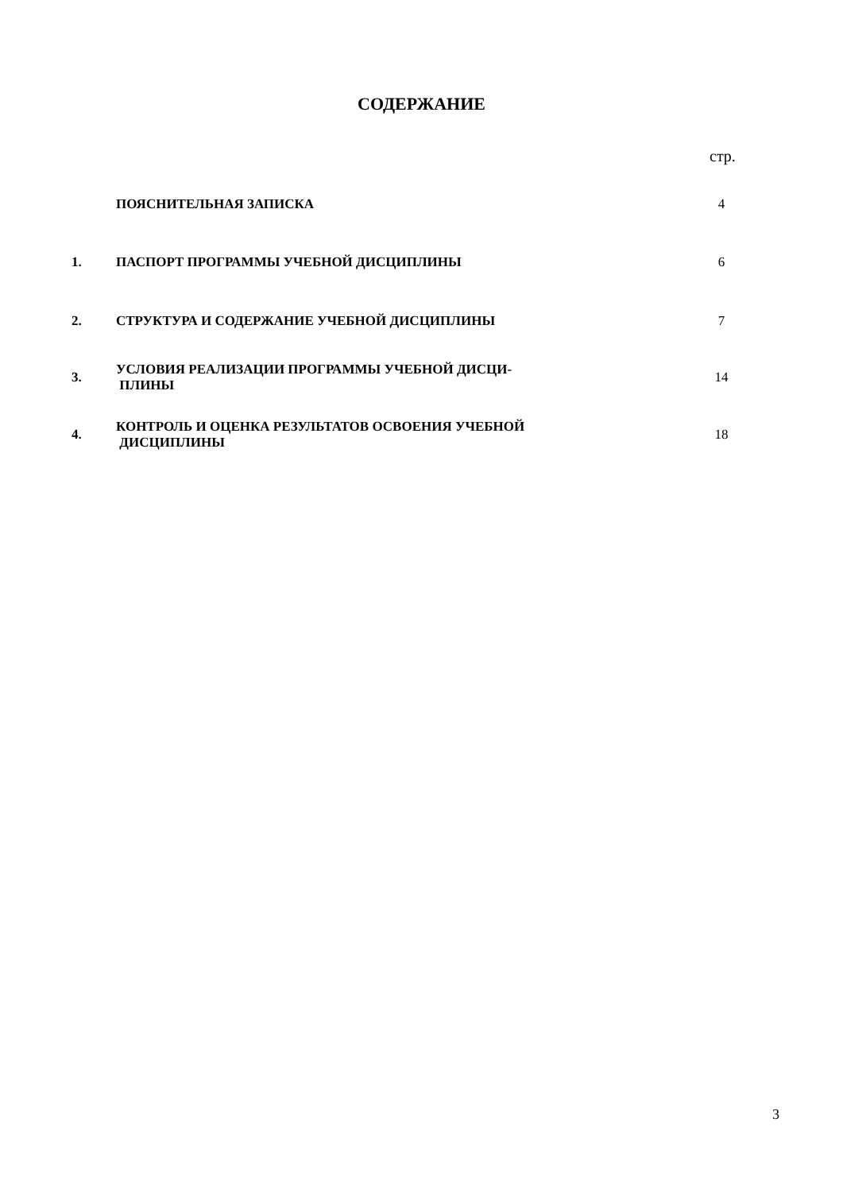СОДЕРЖАНИЕ
стр.
| | ПОЯСНИТЕЛЬНАЯ ЗАПИСКА | 4 |
| 1. | ПАСПОРТ ПРОГРАММЫ УЧЕБНОЙ ДИСЦИПЛИНЫ | 6 |
| 2. | СТРУКТУРА И СОДЕРЖАНИЕ УЧЕБНОЙ ДИСЦИПЛИНЫ | 7 |
| 3. | УСЛОВИЯ РЕАЛИЗАЦИИ ПРОГРАММЫ УЧЕБНОЙ ДИСЦИ- ПЛИНЫ | 14 |
| 4. | КОНТРОЛЬ И ОЦЕНКА РЕЗУЛЬТАТОВ ОСВОЕНИЯ УЧЕБНОЙ ДИСЦИПЛИНЫ | 18 |
3